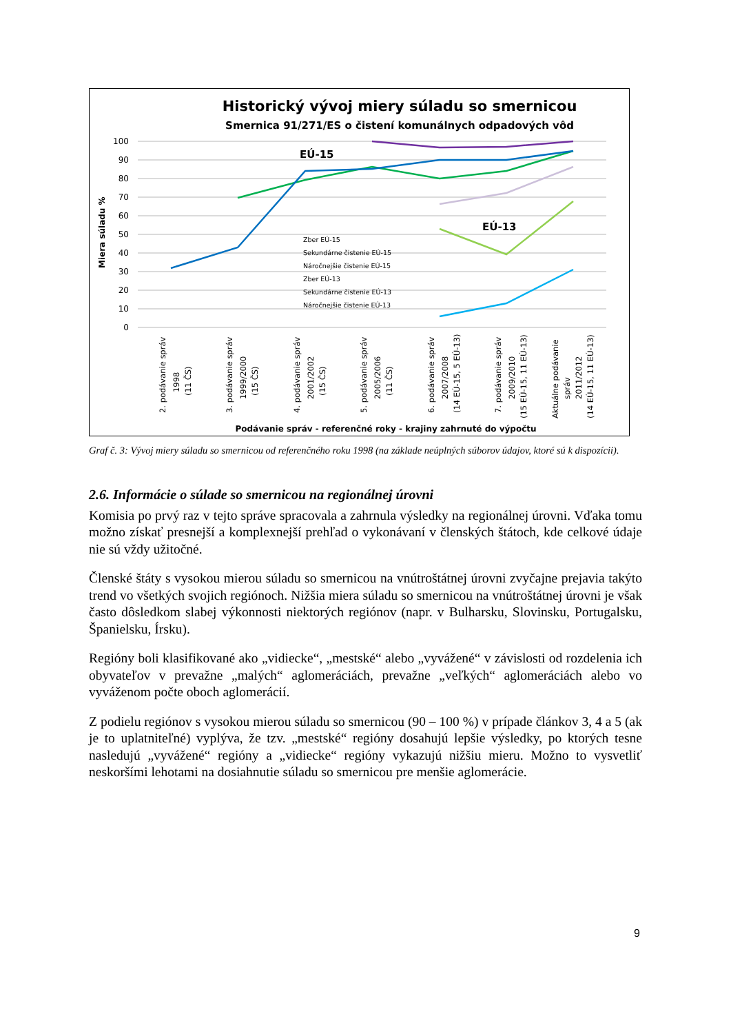Historický vývoj miery súladu so smernicou
Smernica 91/271/ES o čistení komunálnych odpadových vôd
100
90
80
70
60
50
40
30
20
10
0
Miera súladu %
EÚ-15
EÚ-13
Zber EÚ-15
Sekundárne čistenie EÚ-15
Náročnejšie čistenie EÚ-15
Zber EÚ-13
Sekundárne čistenie EÚ-13
Náročnejšie čistenie EÚ-13
2. podávanie správ
1998
(11 ČS)
3. podávanie správ
1999/2000
(15 ČS)
4. podávanie správ
2001/2002
(15 ČS)
5. podávanie správ
2005/2006
(11 ČS)
6. podávanie správ
2007/2008
(14 EÚ-15, 5 EÚ-13)
7. podávanie správ
2009/2010
(15 EÚ-15, 11 EÚ-13)
Aktuálne podávanie
správ
2011/2012
(14 EÚ-15, 11 EÚ-13)
Podávanie správ - referenčné roky - krajiny zahrnuté do výpočtu
Graf č. 3: Vývoj miery súladu so smernicou od referenčného roku 1998 (na základe neúplných súborov údajov, ktoré sú k dispozícii).
2.6. Informácie o súlade so smernicou na regionálnej úrovni
Komisia po prvý raz v tejto správe spracovala a zahrnula výsledky na regionálnej úrovni. Vďaka tomu možno získať presnejší a komplexnejší prehľad o vykonávaní v členských štátoch, kde celkové údaje nie sú vždy užitočné.
Členské štáty s vysokou mierou súladu so smernicou na vnútroštátnej úrovni zvyčajne prejavia takýto trend vo všetkých svojich regiónoch. Nižšia miera súladu so smernicou na vnútroštátnej úrovni je však často dôsledkom slabej výkonnosti niektorých regiónov (napr. v Bulharsku, Slovinsku, Portugalsku, Španielsku, Írsku).
Regióny boli klasifikované ako „vidiecke“, „mestské“ alebo „vyvážené“ v závislosti od rozdelenia ich obyvateľov v prevažne „malých“ aglomeráciách, prevažne „veľkých“ aglomeráciách alebo vo vyváženom počte oboch aglomerácií.
Z podielu regiónov s vysokou mierou súladu so smernicou (90 – 100 %) v prípade článkov 3, 4 a 5 (ak je to uplatniteľné) vyplýva, že tzv. „mestské“ regióny dosahujú lepšie výsledky, po ktorých tesne nasledujú „vyvážené“ regióny a „vidiecke“ regióny vykazujú nižšiu mieru. Možno to vysvetliť neskoršími lehotami na dosiahnutie súladu so smernicou pre menšie aglomerácie.
9